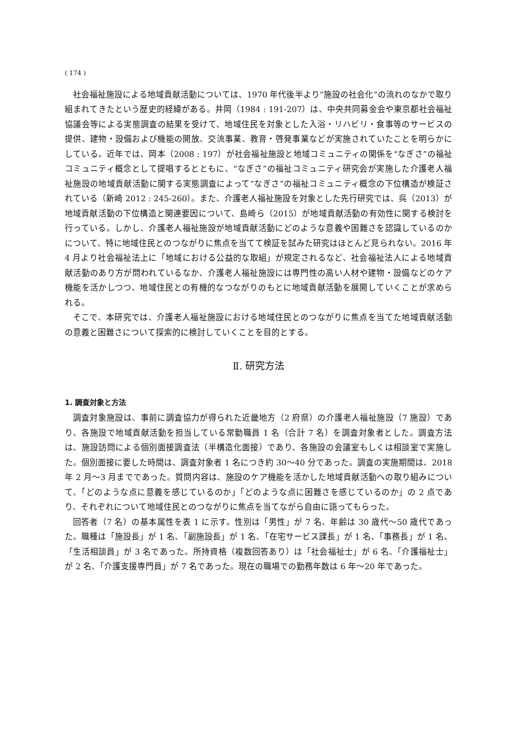( 174 )
社会福祉施設による地域貢献活動については、1970 年代後半より“施設の社会化”の流れのなかで取り組まれてきたという歴史的経緯がある。井岡（1984 : 191-207）は、中央共同募金会や東京都社会福祉協議会等による実態調査の結果を受けて、地域住民を対象とした入浴・リハビリ・食事等のサービスの提供、建物・設備および機能の開放、交流事業、教育・啓発事業などが実施されていたことを明らかにしている。近年では、岡本（2008 : 197）が社会福祉施設と地域コミュニティの関係を“なぎさ”の福祉コミュニティ概念として提唱するとともに、“なぎさ”の福祉コミュニティ研究会が実施した介護老人福祉施設の地域貢献活動に関する実態調査によって“なぎさ”の福祉コミュニティ概念の下位構造が検証されている（新崎 2012 : 245-260）。また、介護老人福祉施設を対象とした先行研究では、呉（2013）が地域貢献活動の下位構造と関連要因について、島崎ら（2015）が地域貢献活動の有効性に関する検討を行っている。しかし、介護老人福祉施設が地域貢献活動にどのような意義や困難さを認識しているのかについて、特に地域住民とのつながりに焦点を当てて検証を試みた研究はほとんど見られない。2016 年 4 月より社会福祉法上に「地域における公益的な取組」が規定されるなど、社会福祉法人による地域貢献活動のあり方が問われているなか、介護老人福祉施設には専門性の高い人材や建物・設備などのケア機能を活かしつつ、地域住民との有機的なつながりのもとに地域貢献活動を展開していくことが求められる。
そこで、本研究では、介護老人福祉施設における地域住民とのつながりに焦点を当てた地域貢献活動の意義と困難さについて探索的に検討していくことを目的とする。
Ⅱ. 研究方法
1. 調査対象と方法
調査対象施設は、事前に調査協力が得られた近畿地方（2 府県）の介護老人福祉施設（7 施設）であり、各施設で地域貢献活動を担当している常勤職員 1 名（合計 7 名）を調査対象者とした。調査方法は、施設訪問による個別面接調査法（半構造化面接）であり、各施設の会議室もしくは相談室で実施した。個別面接に要した時間は、調査対象者 1 名につき約 30～40 分であった。調査の実施期間は、2018 年 2 月～3 月までであった。質問内容は、施設のケア機能を活かした地域貢献活動への取り組みについて、「どのような点に意義を感じているのか」「どのような点に困難さを感じているのか」の 2 点であり、それぞれについて地域住民とのつながりに焦点を当てながら自由に語ってもらった。
回答者（7 名）の基本属性を表 1 に示す。性別は「男性」が 7 名、年齢は 30 歳代～50 歳代であった。職種は「施設長」が 1 名、「副施設長」が 1 名、「在宅サービス課長」が 1 名、「事務長」が 1 名、「生活相談員」が 3 名であった。所持資格（複数回答あり）は「社会福祉士」が 6 名、「介護福祉士」が 2 名、「介護支援専門員」が 7 名であった。現在の職場での勤務年数は 6 年～20 年であった。